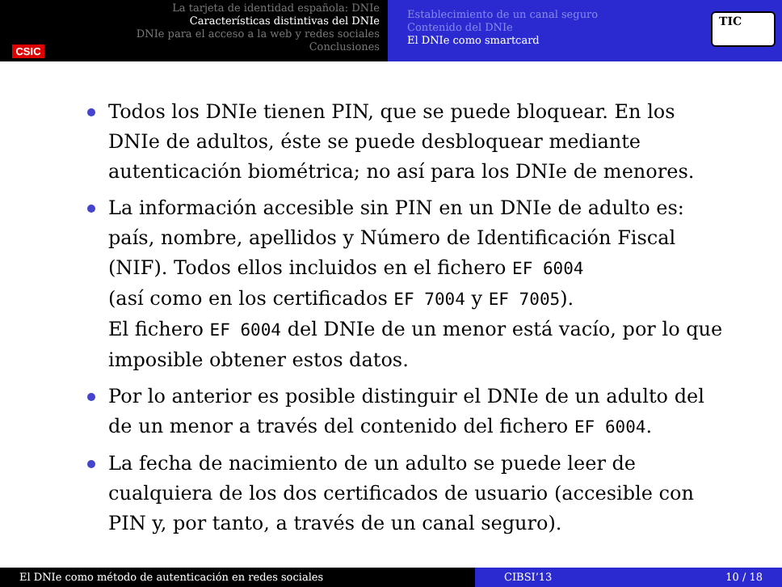CSIC
La tarjeta de identidad española: DNIe
Características distintivas del DNIe
DNIe para el acceso a la web y redes sociales
Conclusiones
Establecimiento de un canal seguro
Contenido del DNIe
El DNIe como smartcard
TIC
Todos los DNIe tienen PIN, que se puede bloquear. En los DNIe de adultos, éste se puede desbloquear mediante autenticación biométrica; no así para los DNIe de menores.
La información accesible sin PIN en un DNIe de adulto es: país, nombre, apellidos y Número de Identificación Fiscal (NIF). Todos ellos incluidos en el fichero EF 6004
(así como en los certificados EF 7004 y EF 7005).
El fichero EF 6004 del DNIe de un menor está vacío, por lo que imposible obtener estos datos.
Por lo anterior es posible distinguir el DNIe de un adulto del de un menor a través del contenido del fichero EF 6004.
La fecha de nacimiento de un adulto se puede leer de cualquiera de los dos certificados de usuario (accesible con PIN y, por tanto, a través de un canal seguro).
El DNIe como método de autenticación en redes sociales CIBSI’13 10 / 18